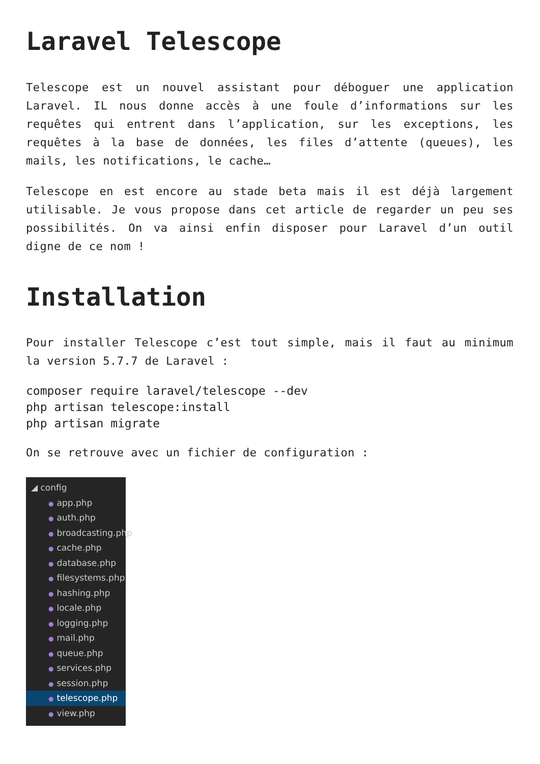Laravel Telescope
Telescope est un nouvel assistant pour déboguer une application Laravel. IL nous donne accès à une foule d’informations sur les requêtes qui entrent dans l’application, sur les exceptions, les requêtes à la base de données, les files d’attente (queues), les mails, les notifications, le cache…
Telescope en est encore au stade beta mais il est déjà largement utilisable. Je vous propose dans cet article de regarder un peu ses possibilités. On va ainsi enfin disposer pour Laravel d’un outil digne de ce nom !
Installation
Pour installer Telescope c’est tout simple, mais il faut au minimum la version 5.7.7 de Laravel :
composer require laravel/telescope --dev
php artisan telescope:install
php artisan migrate
On se retrouve avec un fichier de configuration :
◢ config
● app.php
● auth.php
● broadcasting.php
● cache.php
● database.php
● filesystems.php
● hashing.php
● locale.php
● logging.php
● mail.php
● queue.php
● services.php
● session.php
● telescope.php
● view.php